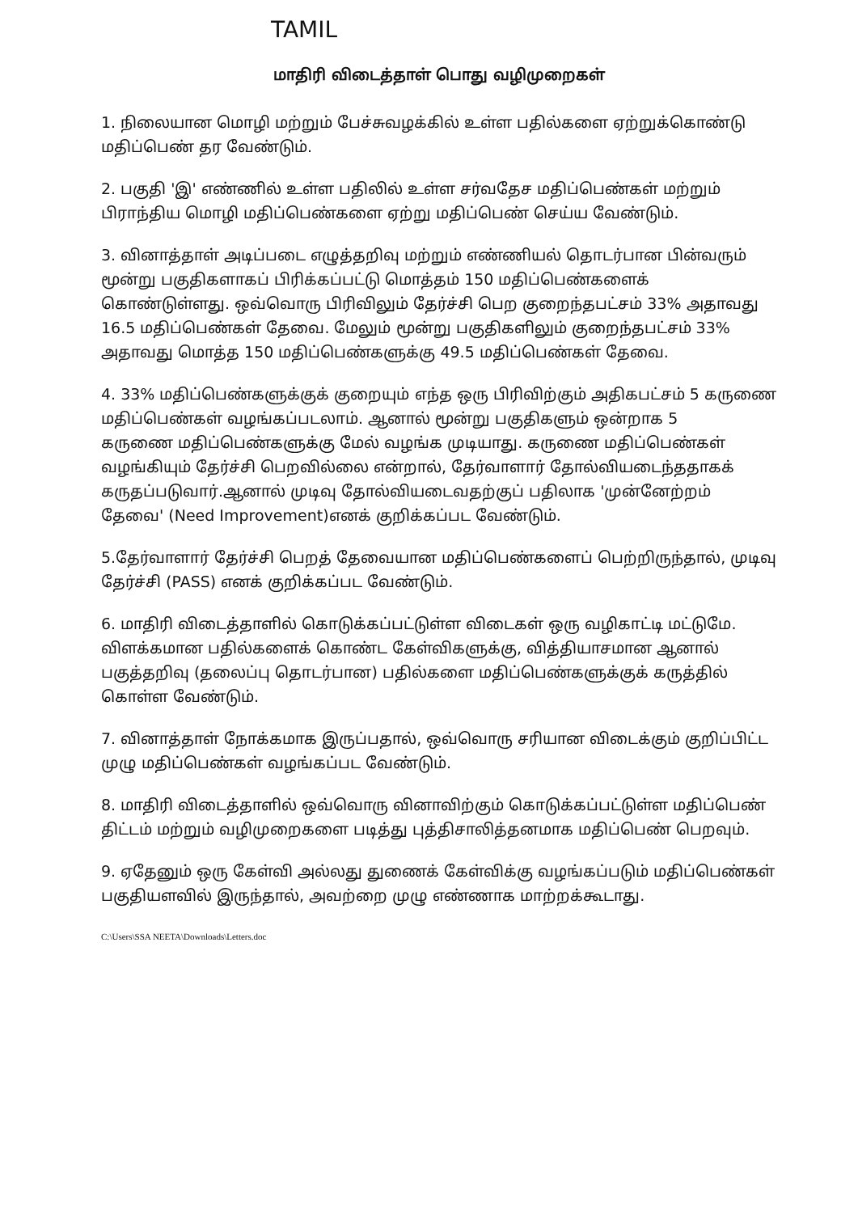TAMIL
மாதிரி விடைத்தாள் பொது வழிமுறைகள்
1. நிலையான மொழி மற்றும் பேச்சுவழக்கில் உள்ள பதில்களை ஏற்றுக்கொண்டு மதிப்பெண் தர வேண்டும்.
2. பகுதி 'இ' எண்ணில் உள்ள பதிலில் உள்ள சர்வதேச மதிப்பெண்கள் மற்றும் பிராந்திய மொழி மதிப்பெண்களை ஏற்று மதிப்பெண் செய்ய வேண்டும்.
3. வினாத்தாள் அடிப்படை எழுத்தறிவு மற்றும் எண்ணியல் தொடர்பான பின்வரும் மூன்று பகுதிகளாகப் பிரிக்கப்பட்டு மொத்தம் 150 மதிப்பெண்களைக் கொண்டுள்ளது. ஒவ்வொரு பிரிவிலும் தேர்ச்சி பெற குறைந்தபட்சம் 33% அதாவது 16.5 மதிப்பெண்கள் தேவை. மேலும் மூன்று பகுதிகளிலும் குறைந்தபட்சம் 33% அதாவது மொத்த 150 மதிப்பெண்களுக்கு 49.5 மதிப்பெண்கள் தேவை.
4. 33% மதிப்பெண்களுக்குக் குறையும் எந்த ஒரு பிரிவிற்கும் அதிகபட்சம் 5 கருணை மதிப்பெண்கள் வழங்கப்படலாம். ஆனால் மூன்று பகுதிகளும் ஒன்றாக 5
கருணை மதிப்பெண்களுக்கு மேல் வழங்க முடியாது. கருணை மதிப்பெண்கள் வழங்கியும் தேர்ச்சி பெறவில்லை என்றால், தேர்வாளார் தோல்வியடைந்ததாகக் கருதப்படுவார்.ஆனால் முடிவு தோல்வியடைவதற்குப் பதிலாக 'முன்னேற்றம் தேவை' (Need Improvement)எனக் குறிக்கப்பட வேண்டும்.
5.தேர்வாளார் தேர்ச்சி பெறத் தேவையான மதிப்பெண்களைப் பெற்றிருந்தால், முடிவு தேர்ச்சி (PASS) எனக் குறிக்கப்பட வேண்டும்.
6. மாதிரி விடைத்தாளில் கொடுக்கப்பட்டுள்ள விடைகள் ஒரு வழிகாட்டி மட்டுமே. விளக்கமான பதில்களைக் கொண்ட கேள்விகளுக்கு, வித்தியாசமான ஆனால் பகுத்தறிவு (தலைப்பு தொடர்பான) பதில்களை மதிப்பெண்களுக்குக் கருத்தில் கொள்ள வேண்டும்.
7. வினாத்தாள் நோக்கமாக இருப்பதால், ஒவ்வொரு சரியான விடைக்கும் குறிப்பிட்ட முழு மதிப்பெண்கள் வழங்கப்பட வேண்டும்.
8. மாதிரி விடைத்தாளில் ஒவ்வொரு வினாவிற்கும் கொடுக்கப்பட்டுள்ள மதிப்பெண் திட்டம் மற்றும் வழிமுறைகளை படித்து புத்திசாலித்தனமாக மதிப்பெண் பெறவும்.
9. ஏதேனும் ஒரு கேள்வி அல்லது துணைக் கேள்விக்கு வழங்கப்படும் மதிப்பெண்கள் பகுதியளவில் இருந்தால், அவற்றை முழு எண்ணாக மாற்றக்கூடாது.
C:\Users\SSA NEETA\Downloads\Letters.doc